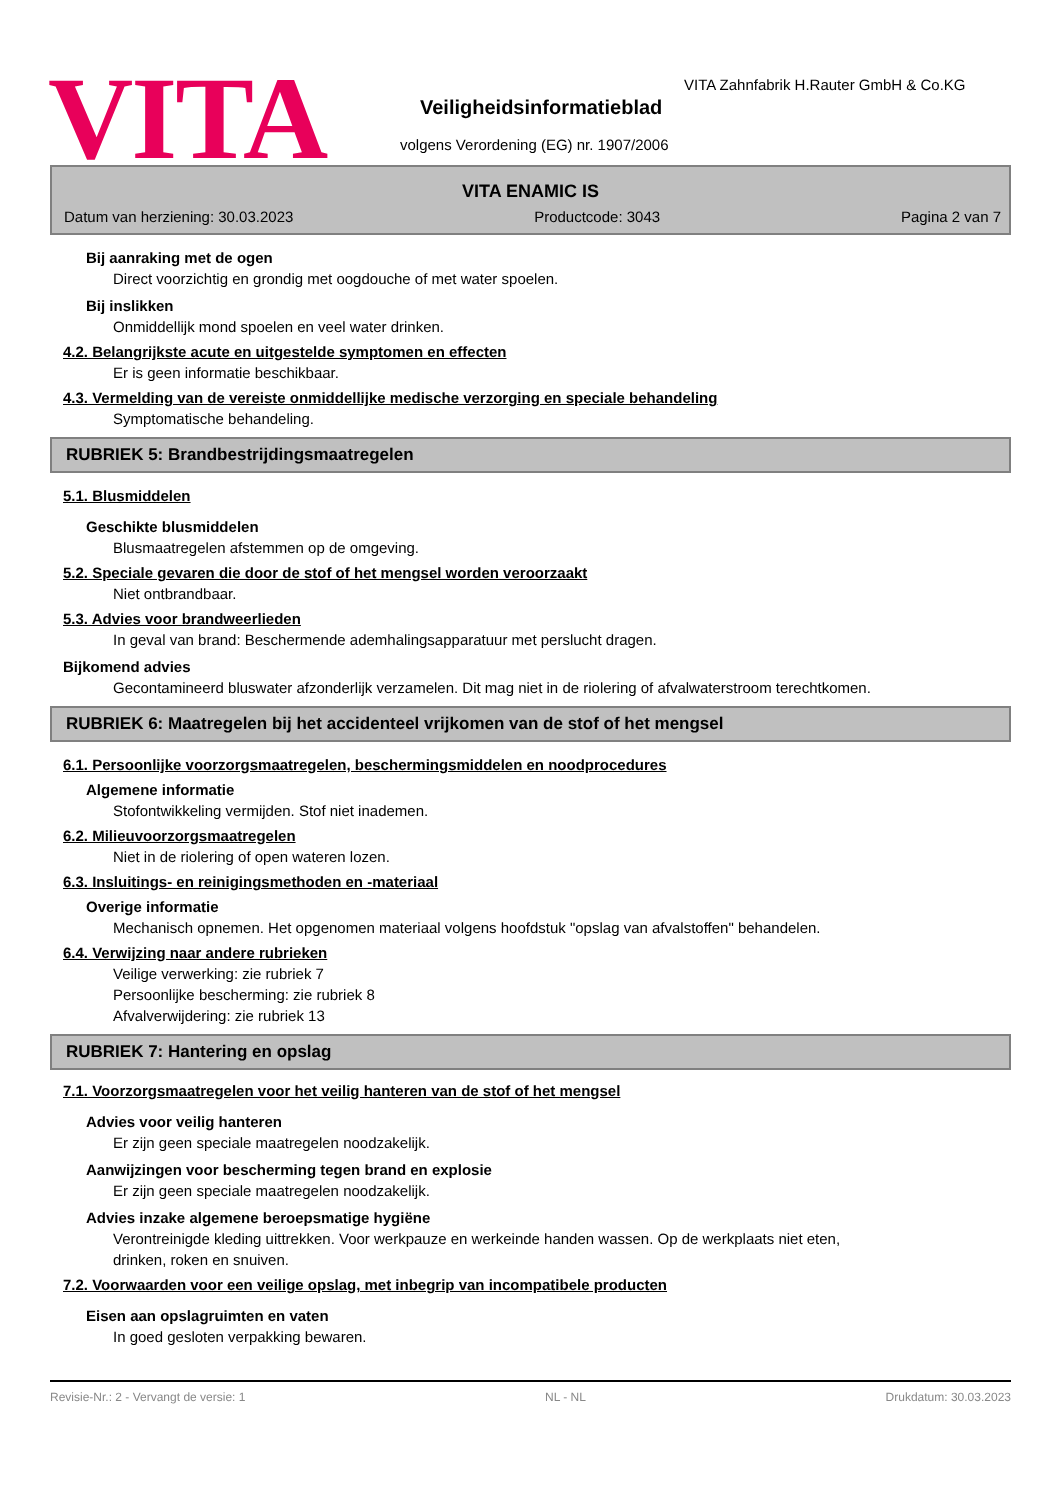VITA
VITA Zahnfabrik H.Rauter GmbH & Co.KG
Veiligheidsinformatieblad
volgens Verordening (EG) nr. 1907/2006
VITA ENAMIC IS
Datum van herziening: 30.03.2023 Productcode: 3043 Pagina 2 van 7
Bij aanraking met de ogen
Direct voorzichtig en grondig met oogdouche of met water spoelen.
Bij inslikken
Onmiddellijk mond spoelen en veel water drinken.
4.2. Belangrijkste acute en uitgestelde symptomen en effecten
Er is geen informatie beschikbaar.
4.3. Vermelding van de vereiste onmiddellijke medische verzorging en speciale behandeling
Symptomatische behandeling.
RUBRIEK 5: Brandbestrijdingsmaatregelen
5.1. Blusmiddelen
Geschikte blusmiddelen
Blusmaatregelen afstemmen op de omgeving.
5.2. Speciale gevaren die door de stof of het mengsel worden veroorzaakt
Niet ontbrandbaar.
5.3. Advies voor brandweerlieden
In geval van brand: Beschermende ademhalingsapparatuur met perslucht dragen.
Bijkomend advies
Gecontamineerd bluswater afzonderlijk verzamelen. Dit mag niet in de riolering of afvalwaterstroom terechtkomen.
RUBRIEK 6: Maatregelen bij het accidenteel vrijkomen van de stof of het mengsel
6.1. Persoonlijke voorzorgsmaatregelen, beschermingsmiddelen en noodprocedures
Algemene informatie
Stofontwikkeling vermijden. Stof niet inademen.
6.2. Milieuvoorzorgsmaatregelen
Niet in de riolering of open wateren lozen.
6.3. Insluitings- en reinigingsmethoden en -materiaal
Overige informatie
Mechanisch opnemen. Het opgenomen materiaal volgens hoofdstuk "opslag van afvalstoffen" behandelen.
6.4. Verwijzing naar andere rubrieken
Veilige verwerking: zie rubriek 7
Persoonlijke bescherming: zie rubriek 8
Afvalverwijdering: zie rubriek 13
RUBRIEK 7: Hantering en opslag
7.1. Voorzorgsmaatregelen voor het veilig hanteren van de stof of het mengsel
Advies voor veilig hanteren
Er zijn geen speciale maatregelen noodzakelijk.
Aanwijzingen voor bescherming tegen brand en explosie
Er zijn geen speciale maatregelen noodzakelijk.
Advies inzake algemene beroepsmatige hygiëne
Verontreinigde kleding uittrekken. Voor werkpauze en werkeinde handen wassen. Op de werkplaats niet eten,
drinken, roken en snuiven.
7.2. Voorwaarden voor een veilige opslag, met inbegrip van incompatibele producten
Eisen aan opslagruimten en vaten
In goed gesloten verpakking bewaren.
Revisie-Nr.: 2 - Vervangt de versie: 1 NL - NL Drukdatum: 30.03.2023